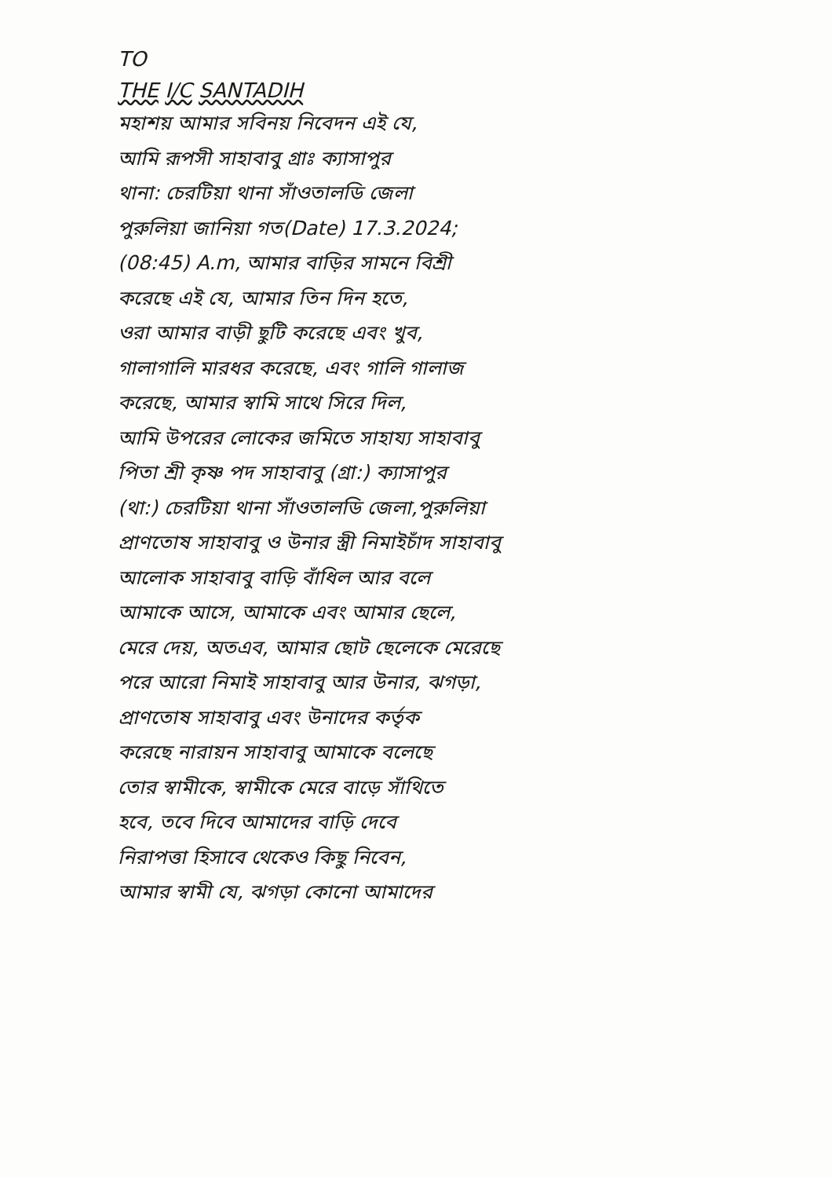TO
THE I/C SANTADIH
মহাশয় আমার সবিনয় নিবেদন এই যে,
আমি রূপসী সাহাবাবু গ্রাঃ ক্যাসাপুর
থানা: চেরটিয়া থানা সাঁওতালডি জেলা
পুরুলিয়া জানিয়া গত(Date) 17.3.2024;
(08:45) A.m, আমার বাড়ির সামনে বিশ্রী
করেছে এই যে, আমার তিন দিন হতে,
ওরা আমার বাড়ী ছুটি করেছে এবং খুব,
গালাগালি মারধর করেছে, এবং গালি গালাজ
করেছে, আমার স্বামি সাথে সিরে দিল,
আমি উপরের লোকের জমিতে সাহায্য সাহাবাবু
পিতা শ্রী কৃষ্ণ পদ সাহাবাবু (গ্রা:) ক্যাসাপুর
(থা:) চেরটিয়া থানা সাঁওতালডি জেলা,পুরুলিয়া
প্রাণতোষ সাহাবাবু ও উনার স্ত্রী নিমাইচাঁদ সাহাবাবু
আলোক সাহাবাবু বাড়ি বাঁধিল আর বলে
আমাকে আসে, আমাকে এবং আমার ছেলে,
মেরে দেয়, অতএব, আমার ছোট ছেলেকে মেরেছে
পরে আরো নিমাই সাহাবাবু আর উনার, ঝগড়া,
প্রাণতোষ সাহাবাবু এবং উনাদের কর্তৃক
করেছে নারায়ন সাহাবাবু আমাকে বলেছে
তোর স্বামীকে, স্বামীকে মেরে বাড়ে সাঁথিতে
হবে, তবে দিবে আমাদের বাড়ি দেবে
নিরাপত্তা হিসাবে থেকেও কিছু নিবেন,
আমার স্বামী যে, ঝগড়া কোনো আমাদের